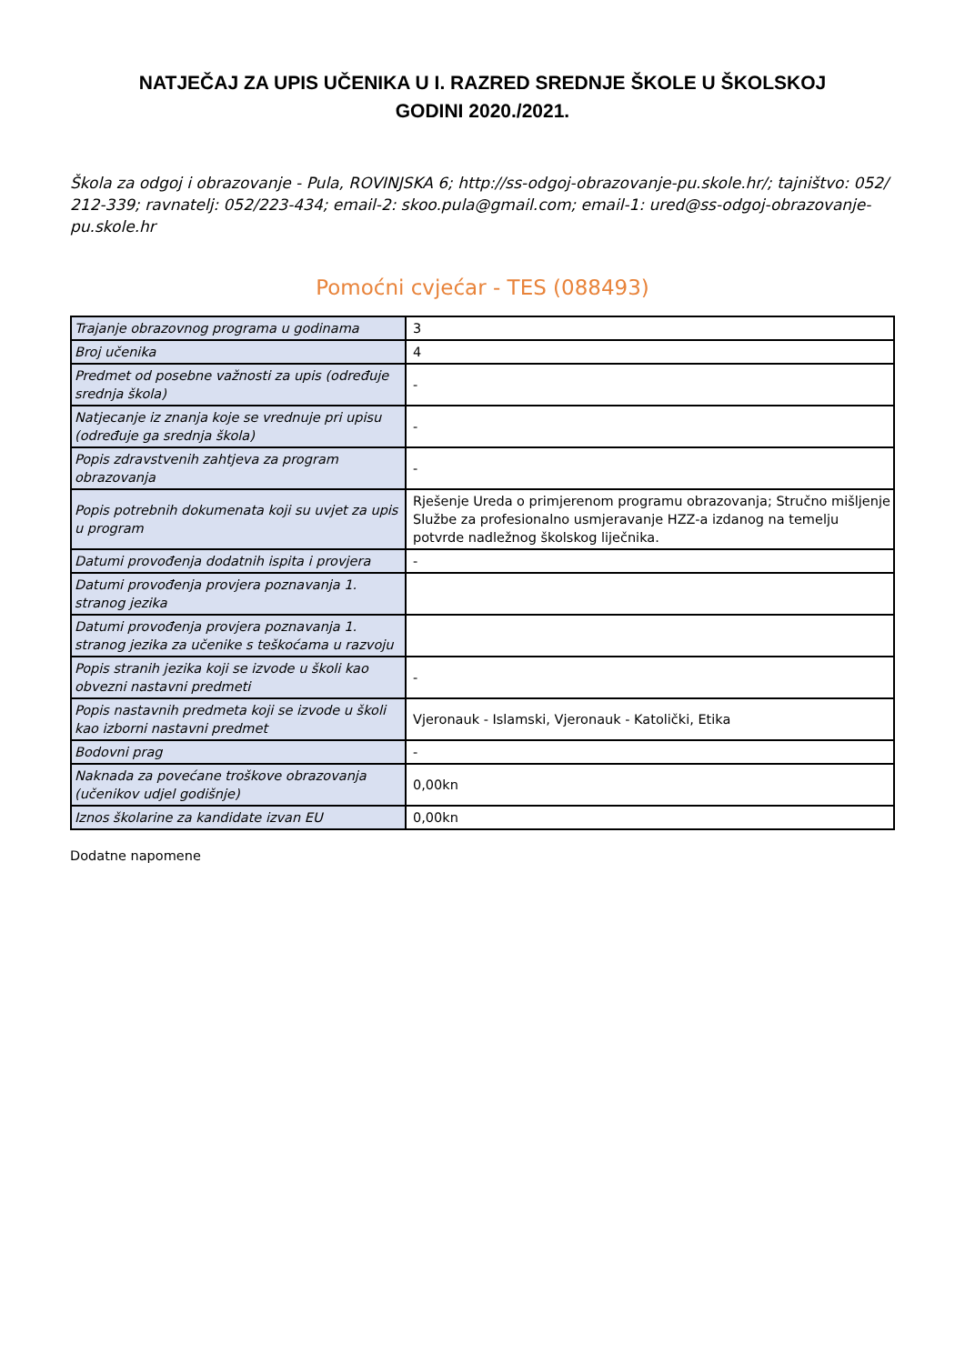NATJEČAJ ZA UPIS UČENIKA U I. RAZRED SREDNJE ŠKOLE U ŠKOLSKOJ
GODINI 2020./2021.
Škola za odgoj i obrazovanje - Pula, ROVINJSKA 6; http://ss-odgoj-obrazovanje-pu.skole.hr/; tajništvo: 052/ 212-339; ravnatelj: 052/223-434; email-2: skoo.pula@gmail.com; email-1: ured@ss-odgoj-obrazovanje-pu.skole.hr
Pomoćni cvjećar - TES (088493)
| Trajanje obrazovnog programa u godinama | 3 |
| Broj učenika | 4 |
| Predmet od posebne važnosti za upis (određuje srednja škola) | - |
| Natjecanje iz znanja koje se vrednuje pri upisu (određuje ga srednja škola) | - |
| Popis zdravstvenih zahtjeva za program obrazovanja | - |
| Popis potrebnih dokumenata koji su uvjet za upis u program | Rješenje Ureda o primjerenom programu obrazovanja; Stručno mišljenje Službe za profesionalno usmjeravanje HZZ-a izdanog na temelju potvrde nadležnog školskog liječnika. |
| Datumi provođenja dodatnih ispita i provjera | - |
| Datumi provođenja provjera poznavanja 1. stranog jezika | |
| Datumi provođenja provjera poznavanja 1. stranog jezika za učenike s teškoćama u razvoju | |
| Popis stranih jezika koji se izvode u školi kao obvezni nastavni predmeti | - |
| Popis nastavnih predmeta koji se izvode u školi kao izborni nastavni predmet | Vjeronauk - Islamski, Vjeronauk - Katolički, Etika |
| Bodovni prag | - |
| Naknada za povećane troškove obrazovanja (učenikov udjel godišnje) | 0,00kn |
| Iznos školarine za kandidate izvan EU | 0,00kn |
Dodatne napomene